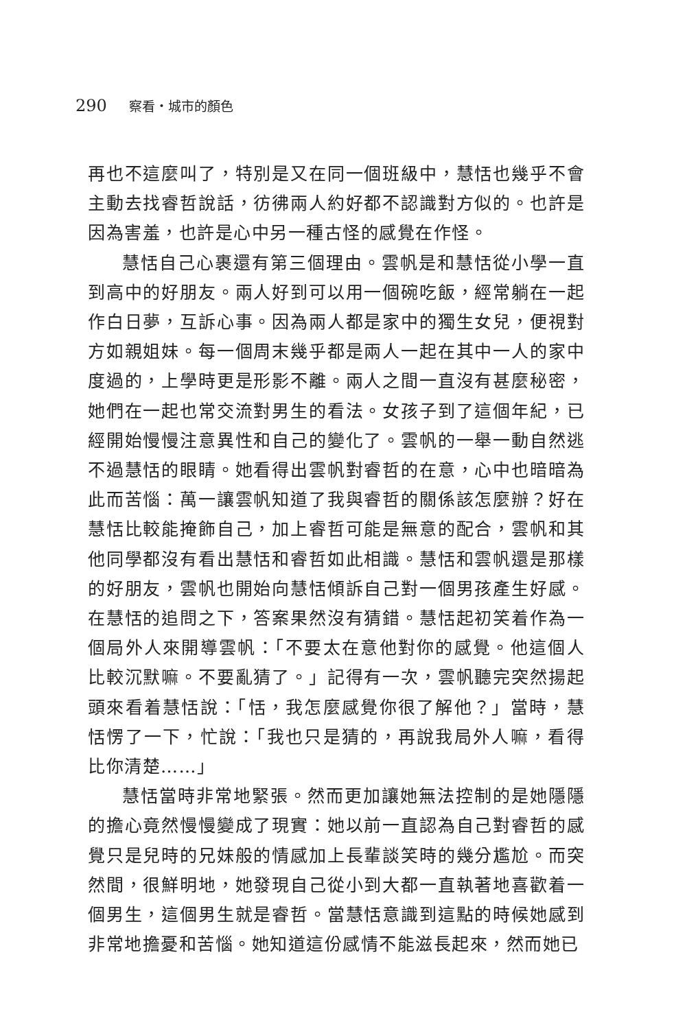290 察看・城市的顏色
再也不這麼叫了，特別是又在同一個班級中，慧恬也幾乎不會主動去找睿哲說話，彷彿兩人約好都不認識對方似的。也許是因為害羞，也許是心中另一種古怪的感覺在作怪。
慧恬自己心裹還有第三個理由。雲帆是和慧恬從小學一直到高中的好朋友。兩人好到可以用一個碗吃飯，經常躺在一起作白日夢，互訴心事。因為兩人都是家中的獨生女兒，便視對方如親姐妹。每一個周末幾乎都是兩人一起在其中一人的家中度過的，上學時更是形影不離。兩人之間一直沒有甚麼秘密，她們在一起也常交流對男生的看法。女孩子到了這個年紀，已經開始慢慢注意異性和自己的變化了。雲帆的一舉一動自然逃不過慧恬的眼睛。她看得出雲帆對睿哲的在意，心中也暗暗為此而苦惱：萬一讓雲帆知道了我與睿哲的關係該怎麼辦？好在慧恬比較能掩飾自己，加上睿哲可能是無意的配合，雲帆和其他同學都沒有看出慧恬和睿哲如此相識。慧恬和雲帆還是那樣的好朋友，雲帆也開始向慧恬傾訴自己對一個男孩產生好感。在慧恬的追問之下，答案果然沒有猜錯。慧恬起初笑着作為一個局外人來開導雲帆：「不要太在意他對你的感覺。他這個人比較沉默嘛。不要亂猜了。」記得有一次，雲帆聽完突然揚起頭來看着慧恬說：「恬，我怎麼感覺你很了解他？」當時，慧恬愣了一下，忙說：「我也只是猜的，再說我局外人嘛，看得比你清楚……」
慧恬當時非常地緊張。然而更加讓她無法控制的是她隱隱的擔心竟然慢慢變成了現實：她以前一直認為自己對睿哲的感覺只是兒時的兄妹般的情感加上長輩談笑時的幾分尷尬。而突然間，很鮮明地，她發現自己從小到大都一直執著地喜歡着一個男生，這個男生就是睿哲。當慧恬意識到這點的時候她感到非常地擔憂和苦惱。她知道這份感情不能滋長起來，然而她已